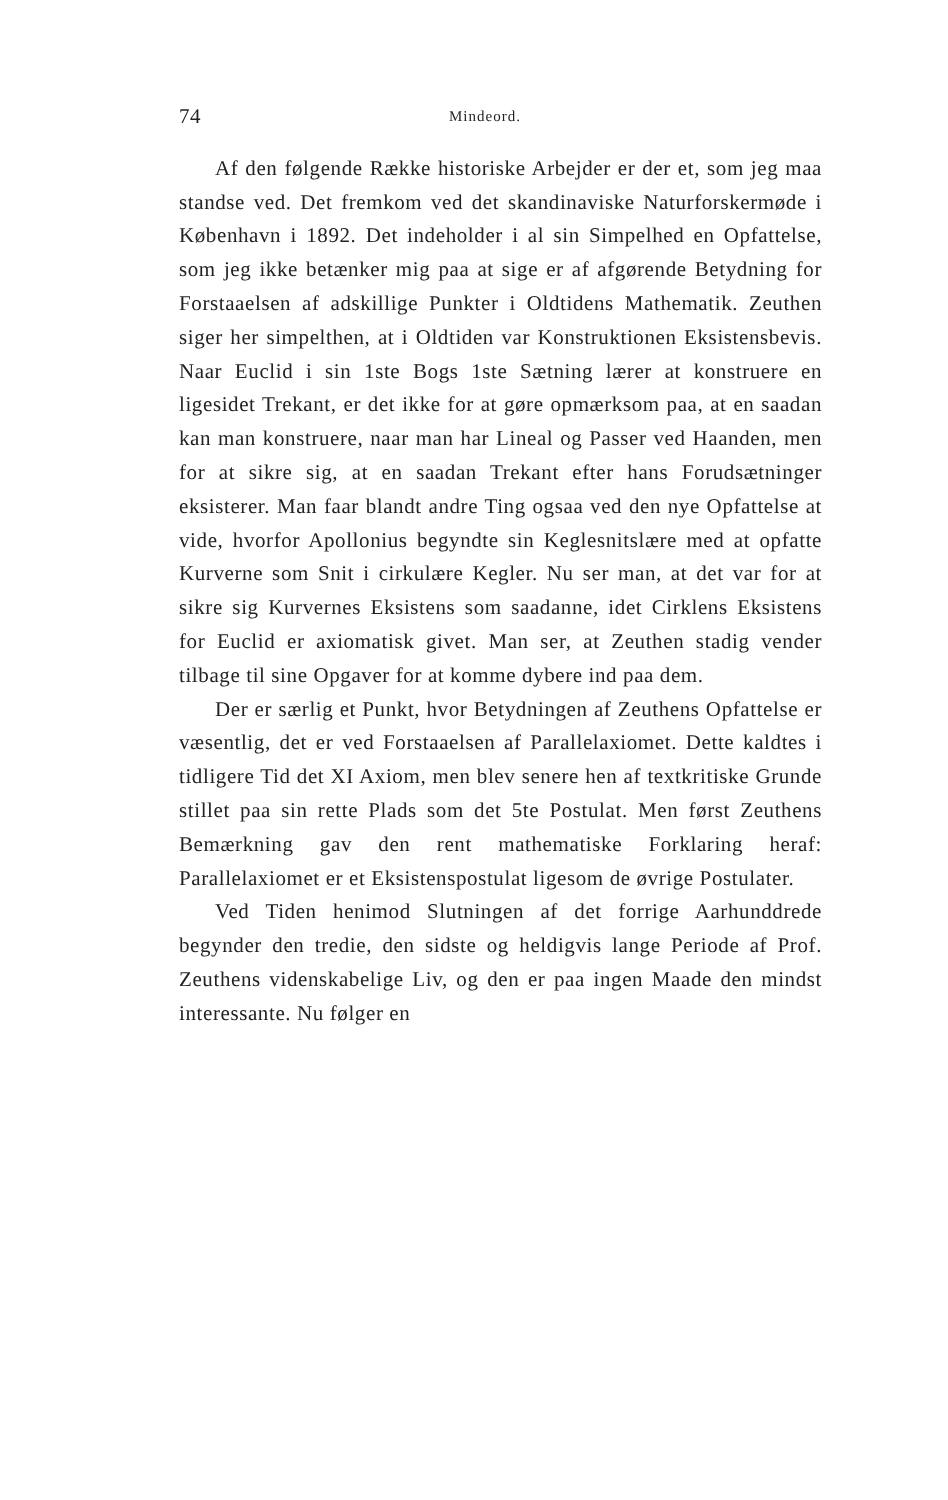74 Mindeord.
Af den følgende Række historiske Arbejder er der et, som jeg maa standse ved. Det fremkom ved det skandinaviske Naturforskermøde i København i 1892. Det indeholder i al sin Simpelhed en Opfattelse, som jeg ikke betænker mig paa at sige er af afgørende Betydning for Forstaaelsen af adskillige Punkter i Oldtidens Mathematik. Zeuthen siger her simpelthen, at i Oldtiden var Konstruktionen Eksistensbevis. Naar Euclid i sin 1ste Bogs 1ste Sætning lærer at konstruere en ligesidet Trekant, er det ikke for at gøre opmærksom paa, at en saadan kan man konstruere, naar man har Lineal og Passer ved Haanden, men for at sikre sig, at en saadan Trekant efter hans Forudsætninger eksisterer. Man faar blandt andre Ting ogsaa ved den nye Opfattelse at vide, hvorfor Apollonius begyndte sin Keglesnitslære med at opfatte Kurverne som Snit i cirkulære Kegler. Nu ser man, at det var for at sikre sig Kurvernes Eksistens som saadanne, idet Cirklens Eksistens for Euclid er axiomatisk givet. Man ser, at Zeuthen stadig vender tilbage til sine Opgaver for at komme dybere ind paa dem.
Der er særlig et Punkt, hvor Betydningen af Zeuthens Opfattelse er væsentlig, det er ved Forstaaelsen af Parallelaxiomet. Dette kaldtes i tidligere Tid det XI Axiom, men blev senere hen af textkritiske Grunde stillet paa sin rette Plads som det 5te Postulat. Men først Zeuthens Bemærkning gav den rent mathematiske Forklaring heraf: Parallelaxiomet er et Eksistenspostulat ligesom de øvrige Postulater.
Ved Tiden henimod Slutningen af det forrige Aarhunddrede begynder den tredie, den sidste og heldigvis lange Periode af Prof. Zeuthens videnskabelige Liv, og den er paa ingen Maade den mindst interessante. Nu følger en